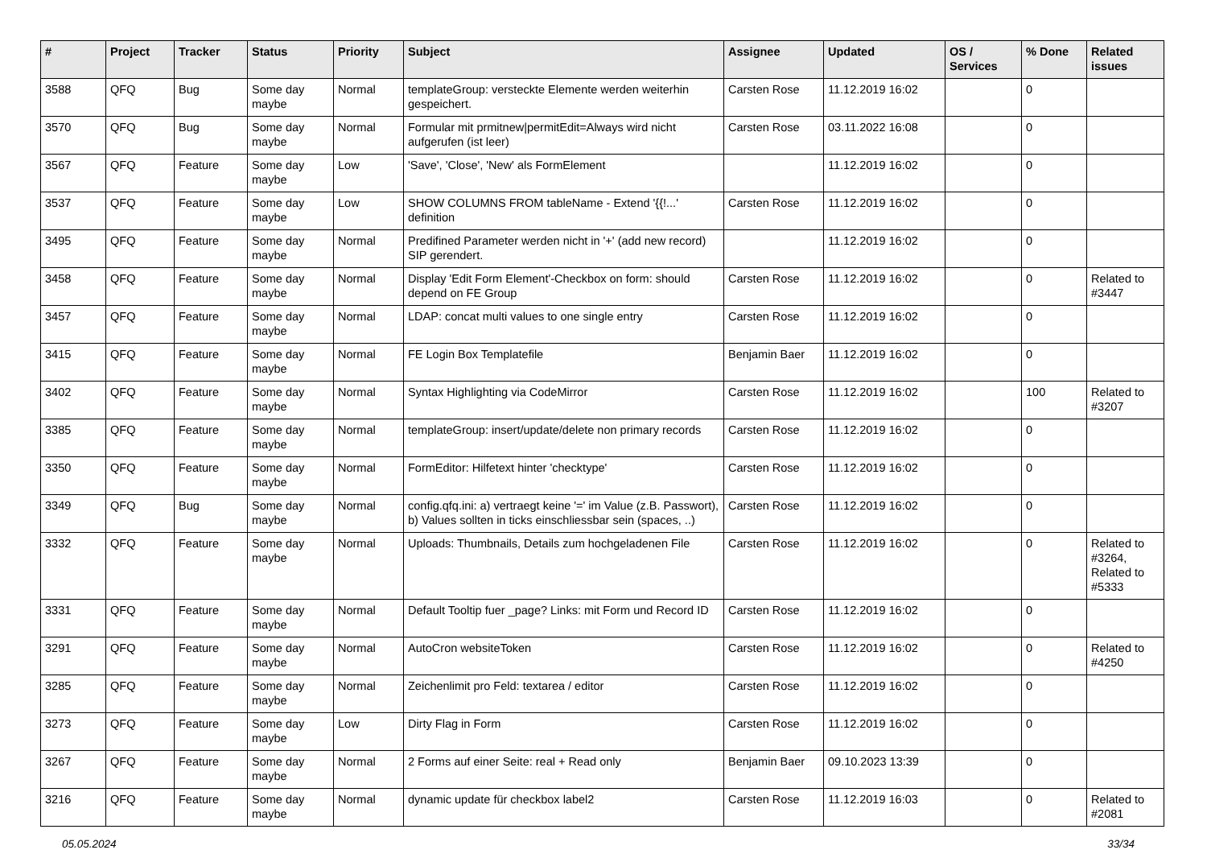| # | Project | Tracker | Status | Priority | Subject | Assignee | Updated | OS / Services | % Done | Related issues |
| --- | --- | --- | --- | --- | --- | --- | --- | --- | --- | --- |
| 3588 | QFQ | Bug | Some day maybe | Normal | templateGroup: versteckte Elemente werden weiterhin gespeichert. | Carsten Rose | 11.12.2019 16:02 | | 0 | |
| 3570 | QFQ | Bug | Some day maybe | Normal | Formular mit prmitnew/permitEdit=Always wird nicht aufgerufen (ist leer) | Carsten Rose | 03.11.2022 16:08 | | 0 | |
| 3567 | QFQ | Feature | Some day maybe | Low | 'Save', 'Close', 'New' als FormElement | | 11.12.2019 16:02 | | 0 | |
| 3537 | QFQ | Feature | Some day maybe | Low | SHOW COLUMNS FROM tableName - Extend '{{!...' definition | Carsten Rose | 11.12.2019 16:02 | | 0 | |
| 3495 | QFQ | Feature | Some day maybe | Normal | Predifined Parameter werden nicht in '+' (add new record) SIP gerendert. | | 11.12.2019 16:02 | | 0 | |
| 3458 | QFQ | Feature | Some day maybe | Normal | Display 'Edit Form Element'-Checkbox on form: should depend on FE Group | Carsten Rose | 11.12.2019 16:02 | | 0 | Related to #3447 |
| 3457 | QFQ | Feature | Some day maybe | Normal | LDAP: concat multi values to one single entry | Carsten Rose | 11.12.2019 16:02 | | 0 | |
| 3415 | QFQ | Feature | Some day maybe | Normal | FE Login Box Templatefile | Benjamin Baer | 11.12.2019 16:02 | | 0 | |
| 3402 | QFQ | Feature | Some day maybe | Normal | Syntax Highlighting via CodeMirror | Carsten Rose | 11.12.2019 16:02 | | 100 | Related to #3207 |
| 3385 | QFQ | Feature | Some day maybe | Normal | templateGroup: insert/update/delete non primary records | Carsten Rose | 11.12.2019 16:02 | | 0 | |
| 3350 | QFQ | Feature | Some day maybe | Normal | FormEditor: Hilfetext hinter 'checktype' | Carsten Rose | 11.12.2019 16:02 | | 0 | |
| 3349 | QFQ | Bug | Some day maybe | Normal | config.qfq.ini: a) vertraegt keine '=' im Value (z.B. Passwort), b) Values sollten in ticks einschliessbar sein (spaces, ..) | Carsten Rose | 11.12.2019 16:02 | | 0 | |
| 3332 | QFQ | Feature | Some day maybe | Normal | Uploads: Thumbnails, Details zum hochgeladenen File | Carsten Rose | 11.12.2019 16:02 | | 0 | Related to #3264, Related to #5333 |
| 3331 | QFQ | Feature | Some day maybe | Normal | Default Tooltip fuer _page? Links: mit Form und Record ID | Carsten Rose | 11.12.2019 16:02 | | 0 | |
| 3291 | QFQ | Feature | Some day maybe | Normal | AutoCron websiteToken | Carsten Rose | 11.12.2019 16:02 | | 0 | Related to #4250 |
| 3285 | QFQ | Feature | Some day maybe | Normal | Zeichenlimit pro Feld: textarea / editor | Carsten Rose | 11.12.2019 16:02 | | 0 | |
| 3273 | QFQ | Feature | Some day maybe | Low | Dirty Flag in Form | Carsten Rose | 11.12.2019 16:02 | | 0 | |
| 3267 | QFQ | Feature | Some day maybe | Normal | 2 Forms auf einer Seite: real + Read only | Benjamin Baer | 09.10.2023 13:39 | | 0 | |
| 3216 | QFQ | Feature | Some day maybe | Normal | dynamic update für checkbox label2 | Carsten Rose | 11.12.2019 16:03 | | 0 | Related to #2081 |
05.05.2024 33/34